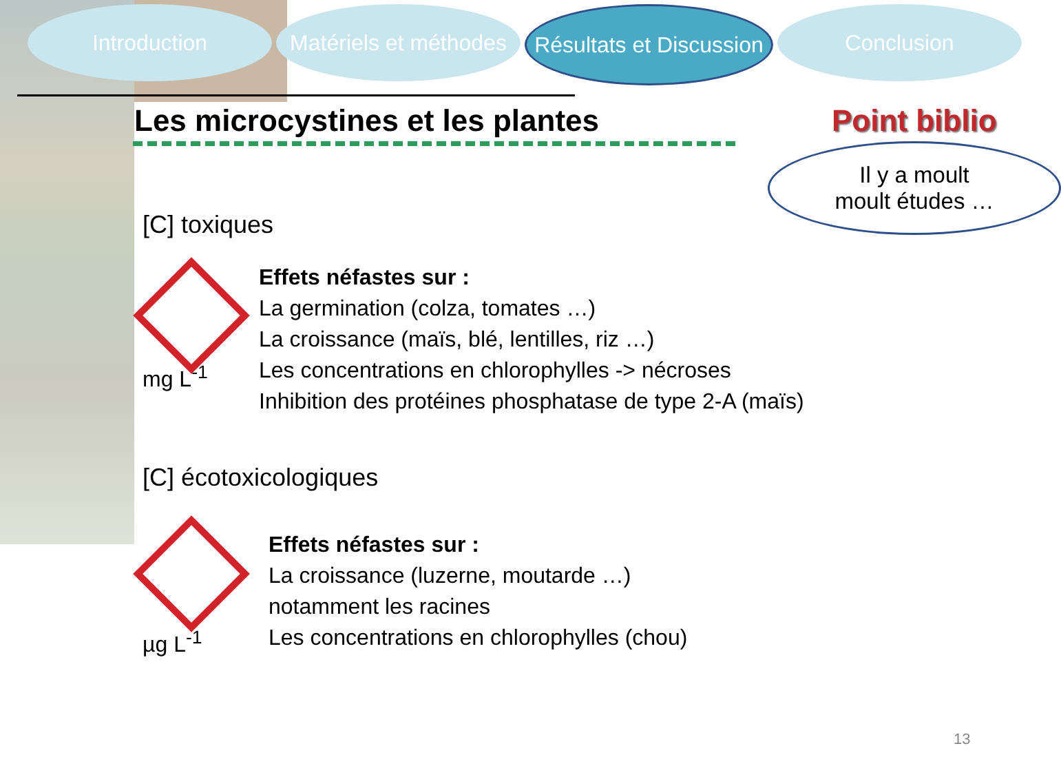Introduction Matériels et méthodes
Résultats et Discussion
Conclusion
Les microcystines et les plantes
Point biblio
Il y a moult
moult études …
[C] toxiques
mg L<sup>-1</sup>
Effets néfastes sur :
La germination (colza, tomates …)
La croissance (maïs, blé, lentilles, riz …)
Les concentrations en chlorophylles -> nécroses
Inhibition des protéines phosphatase de type 2-A (maïs)
[C] écotoxicologiques
µg L<sup>-1</sup>
Effets néfastes sur :
La croissance (luzerne, moutarde …)
notamment les racines
Les concentrations en chlorophylles (chou)
13